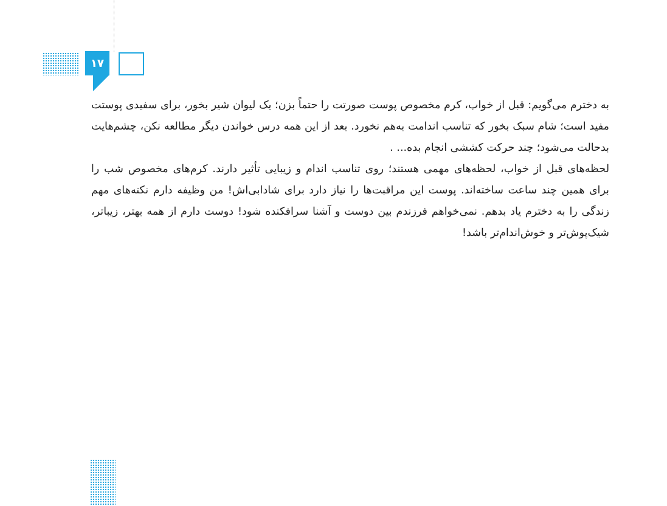۱۷
به دخترم می‌گویم: قبل از خواب، کرم مخصوص پوست صورتت را حتماً بزن؛ یک لیوان شیر بخور، برای سفیدی پوستت مفید است؛ شام سبک بخور که تناسب اندامت به‌هم نخورد. بعد از این همه درس خواندن دیگر مطالعه نکن، چشم‌هایت بدحالت می‌شود؛ چند حرکت کششی انجام بده... .
لحظه‌های قبل از خواب، لحظه‌های مهمی هستند؛ روی تناسب اندام و زیبایی تأثیر دارند. کرم‌های مخصوص شب را برای همین چند ساعت ساخته‌اند. پوست این مراقبت‌ها را نیاز دارد برای شادابی‌اش! من وظیفه دارم نکته‌های مهم زندگی را به دخترم یاد بدهم. نمی‌خواهم فرزندم بین دوست و آشنا سرافکنده شود! دوست دارم از همه بهتر، زیباتر، شیک‌پوش‌تر و خوش‌اندام‌تر باشد!